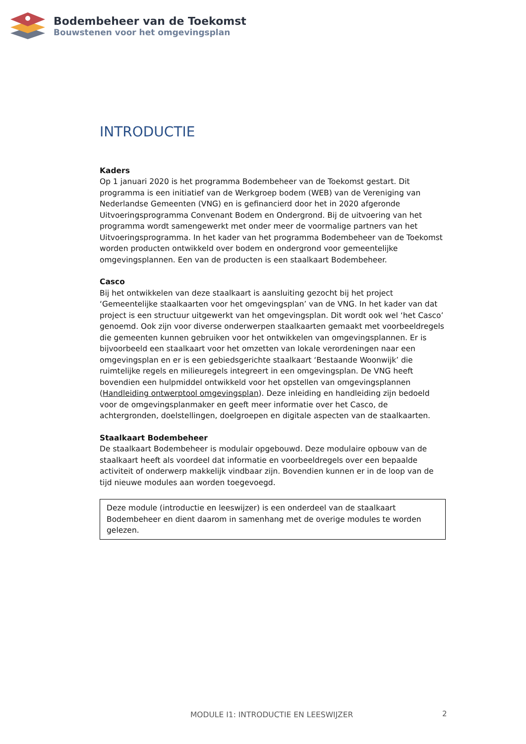Bodembeheer van de Toekomst
Bouwstenen voor het omgevingsplan
INTRODUCTIE
Kaders
Op 1 januari 2020 is het programma Bodembeheer van de Toekomst gestart. Dit programma is een initiatief van de Werkgroep bodem (WEB) van de Vereniging van Nederlandse Gemeenten (VNG) en is gefinancierd door het in 2020 afgeronde Uitvoeringsprogramma Convenant Bodem en Ondergrond. Bij de uitvoering van het programma wordt samengewerkt met onder meer de voormalige partners van het Uitvoeringsprogramma. In het kader van het programma Bodembeheer van de Toekomst worden producten ontwikkeld over bodem en ondergrond voor gemeentelijke omgevingsplannen. Een van de producten is een staalkaart Bodembeheer.
Casco
Bij het ontwikkelen van deze staalkaart is aansluiting gezocht bij het project ‘Gemeentelijke staalkaarten voor het omgevingsplan’ van de VNG. In het kader van dat project is een structuur uitgewerkt van het omgevingsplan. Dit wordt ook wel ‘het Casco’ genoemd. Ook zijn voor diverse onderwerpen staalkaarten gemaakt met voorbeeldregels die gemeenten kunnen gebruiken voor het ontwikkelen van omgevingsplannen. Er is bijvoorbeeld een staalkaart voor het omzetten van lokale verordeningen naar een omgevingsplan en er is een gebiedsgerichte staalkaart ‘Bestaande Woonwijk’ die ruimtelijke regels en milieuregels integreert in een omgevingsplan. De VNG heeft bovendien een hulpmiddel ontwikkeld voor het opstellen van omgevingsplannen (Handleiding ontwerptool omgevingsplan). Deze inleiding en handleiding zijn bedoeld voor de omgevingsplanmaker en geeft meer informatie over het Casco, de achtergronden, doelstellingen, doelgroepen en digitale aspecten van de staalkaarten.
Staalkaart Bodembeheer
De staalkaart Bodembeheer is modulair opgebouwd. Deze modulaire opbouw van de staalkaart heeft als voordeel dat informatie en voorbeeldregels over een bepaalde activiteit of onderwerp makkelijk vindbaar zijn. Bovendien kunnen er in de loop van de tijd nieuwe modules aan worden toegevoegd.
Deze module (introductie en leeswijzer) is een onderdeel van de staalkaart Bodembeheer en dient daarom in samenhang met de overige modules te worden gelezen.
MODULE I1: INTRODUCTIE EN LEESWIJZER
2